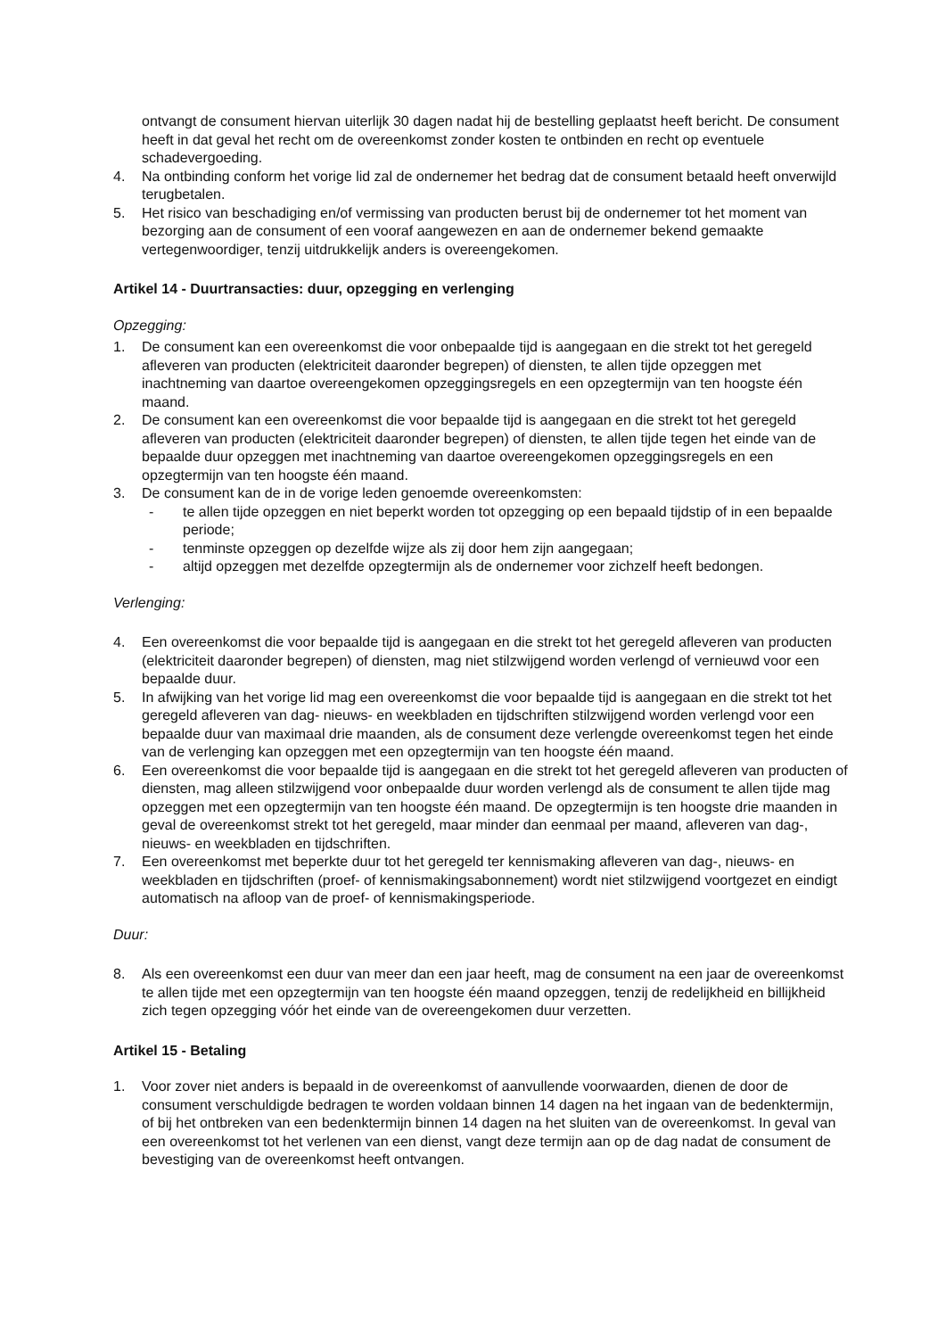ontvangt de consument hiervan uiterlijk 30 dagen nadat hij de bestelling geplaatst heeft bericht. De consument heeft in dat geval het recht om de overeenkomst zonder kosten te ontbinden en recht op eventuele schadevergoeding.
4. Na ontbinding conform het vorige lid zal de ondernemer het bedrag dat de consument betaald heeft onverwijld terugbetalen.
5. Het risico van beschadiging en/of vermissing van producten berust bij de ondernemer tot het moment van bezorging aan de consument of een vooraf aangewezen en aan de ondernemer bekend gemaakte vertegenwoordiger, tenzij uitdrukkelijk anders is overeengekomen.
Artikel 14 - Duurtransacties: duur, opzegging en verlenging
Opzegging:
1. De consument kan een overeenkomst die voor onbepaalde tijd is aangegaan en die strekt tot het geregeld afleveren van producten (elektriciteit daaronder begrepen) of diensten, te allen tijde opzeggen met inachtneming van daartoe overeengekomen opzeggingsregels en een opzegtermijn van ten hoogste één maand.
2. De consument kan een overeenkomst die voor bepaalde tijd is aangegaan en die strekt tot het geregeld afleveren van producten (elektriciteit daaronder begrepen) of diensten, te allen tijde tegen het einde van de bepaalde duur opzeggen met inachtneming van daartoe overeengekomen opzeggingsregels en een opzegtermijn van ten hoogste één maand.
3. De consument kan de in de vorige leden genoemde overeenkomsten:
- te allen tijde opzeggen en niet beperkt worden tot opzegging op een bepaald tijdstip of in een bepaalde periode;
- tenminste opzeggen op dezelfde wijze als zij door hem zijn aangegaan;
- altijd opzeggen met dezelfde opzegtermijn als de ondernemer voor zichzelf heeft bedongen.
Verlenging:
4. Een overeenkomst die voor bepaalde tijd is aangegaan en die strekt tot het geregeld afleveren van producten (elektriciteit daaronder begrepen) of diensten, mag niet stilzwijgend worden verlengd of vernieuwd voor een bepaalde duur.
5. In afwijking van het vorige lid mag een overeenkomst die voor bepaalde tijd is aangegaan en die strekt tot het geregeld afleveren van dag- nieuws- en weekbladen en tijdschriften stilzwijgend worden verlengd voor een bepaalde duur van maximaal drie maanden, als de consument deze verlengde overeenkomst tegen het einde van de verlenging kan opzeggen met een opzegtermijn van ten hoogste één maand.
6. Een overeenkomst die voor bepaalde tijd is aangegaan en die strekt tot het geregeld afleveren van producten of diensten, mag alleen stilzwijgend voor onbepaalde duur worden verlengd als de consument te allen tijde mag opzeggen met een opzegtermijn van ten hoogste één maand. De opzegtermijn is ten hoogste drie maanden in geval de overeenkomst strekt tot het geregeld, maar minder dan eenmaal per maand, afleveren van dag-, nieuws- en weekbladen en tijdschriften.
7. Een overeenkomst met beperkte duur tot het geregeld ter kennismaking afleveren van dag-, nieuws- en weekbladen en tijdschriften (proef- of kennismakingsabonnement) wordt niet stilzwijgend voortgezet en eindigt automatisch na afloop van de proef- of kennismakingsperiode.
Duur:
8. Als een overeenkomst een duur van meer dan een jaar heeft, mag de consument na een jaar de overeenkomst te allen tijde met een opzegtermijn van ten hoogste één maand opzeggen, tenzij de redelijkheid en billijkheid zich tegen opzegging vóór het einde van de overeengekomen duur verzetten.
Artikel 15 - Betaling
1. Voor zover niet anders is bepaald in de overeenkomst of aanvullende voorwaarden, dienen de door de consument verschuldigde bedragen te worden voldaan binnen 14 dagen na het ingaan van de bedenktermijn, of bij het ontbreken van een bedenktermijn binnen 14 dagen na het sluiten van de overeenkomst. In geval van een overeenkomst tot het verlenen van een dienst, vangt deze termijn aan op de dag nadat de consument de bevestiging van de overeenkomst heeft ontvangen.